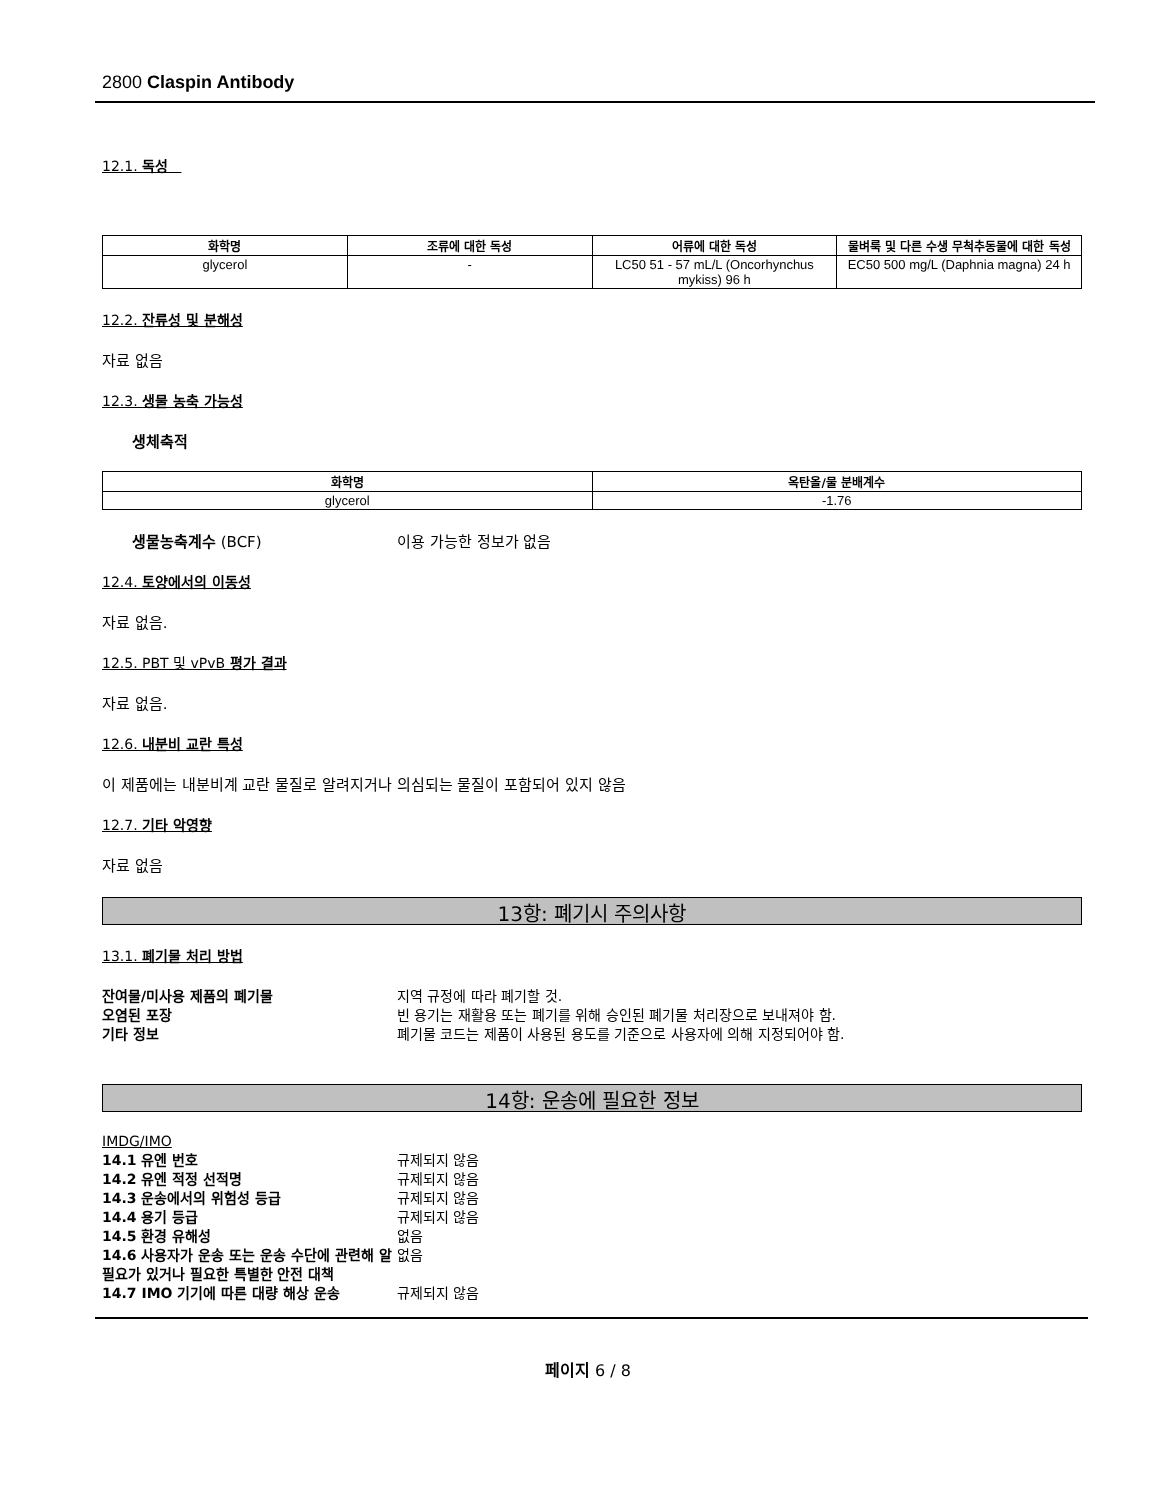2800 Claspin Antibody
12.1. 독성
| 화학명 | 조류에 대한 독성 | 어류에 대한 독성 | 물벼룩 및 다른 수생 무척추동물에 대한 독성 |
| --- | --- | --- | --- |
| glycerol | - | LC50 51 - 57 mL/L (Oncorhynchus mykiss) 96 h | EC50 500 mg/L (Daphnia magna) 24 h |
12.2. 잔류성 및 분해성
자료 없음
12.3. 생물 농축 가능성
생체축적
| 화학명 | 옥탄올/물 분배계수 |
| --- | --- |
| glycerol | -1.76 |
생물농축계수 (BCF) 이용 가능한 정보가 없음
12.4. 토양에서의 이동성
자료 없음.
12.5. PBT 및 vPvB 평가 결과
자료 없음.
12.6. 내분비 교란 특성
이 제품에는 내분비계 교란 물질로 알려지거나 의심되는 물질이 포함되어 있지 않음
12.7. 기타 악영향
자료 없음
13항: 폐기시 주의사항
13.1. 폐기물 처리 방법
잔여물/미사용 제품의 폐기물 지역 규정에 따라 폐기할 것.
오염된 포장 빈 용기는 재활용 또는 폐기를 위해 승인된 폐기물 처리장으로 보내져야 함.
기타 정보 폐기물 코드는 제품이 사용된 용도를 기준으로 사용자에 의해 지정되어야 함.
14항: 운송에 필요한 정보
IMDG/IMO
14.1 유엔 번호 규제되지 않음
14.2 유엔 적정 선적명 규제되지 않음
14.3 운송에서의 위험성 등급 규제되지 않음
14.4 용기 등급 규제되지 않음
14.5 환경 유해성 없음
14.6 사용자가 운송 또는 운송 수단에 관련해 알 필요가 있거나 필요한 특별한 안전 대책
없음
14.7 IMO 기기에 따른 대량 해상 운송 규제되지 않음
페이지 6 / 8